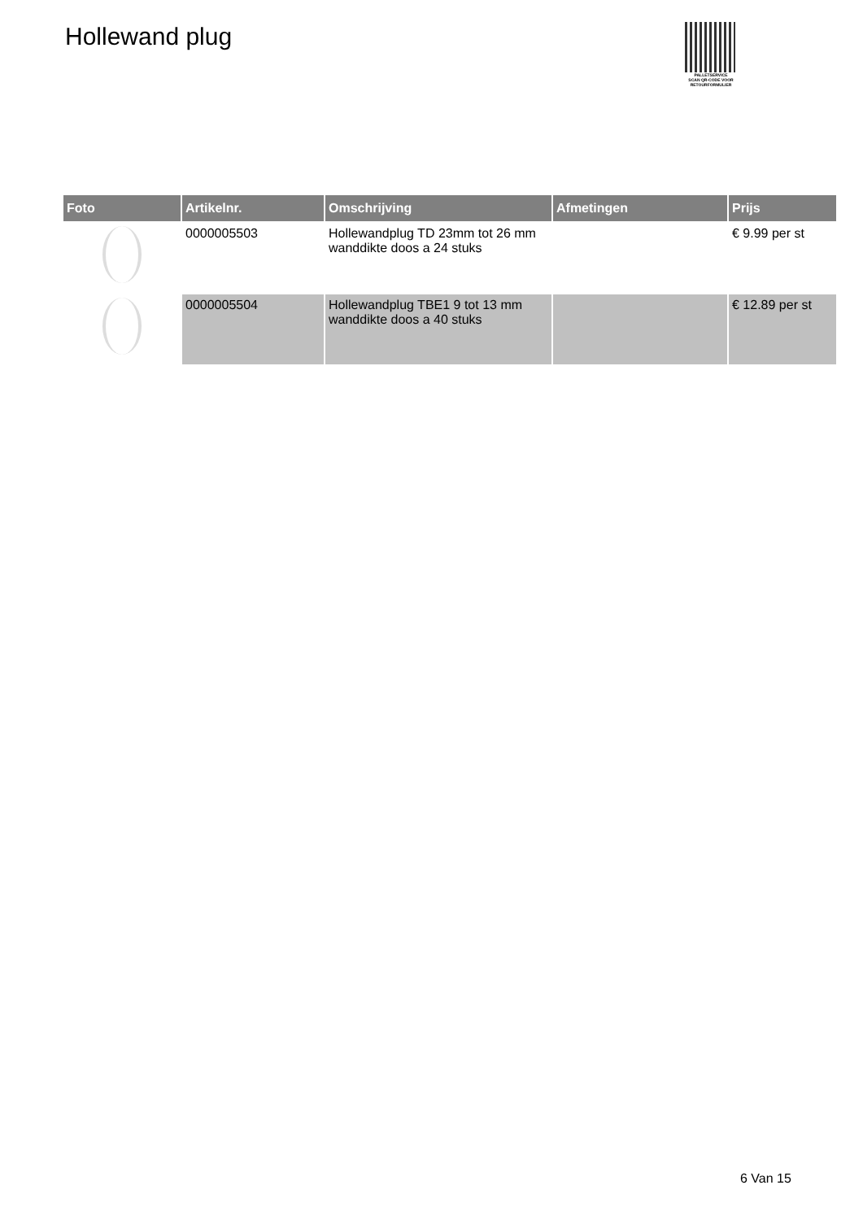Hollewand plug
PALLETSERVICE
SCAN QR-CODE VOOR RETOURFORMULIER
| Foto | Artikelnr. | Omschrijving | Afmetingen | Prijs |
| --- | --- | --- | --- | --- |
| | 0000005503 | Hollewandplug TD 23mm tot 26 mm wanddikte doos a 24 stuks | | € 9.99 per st |
| | 0000005504 | Hollewandplug TBE1 9 tot 13 mm wanddikte doos a 40 stuks | | € 12.89 per st |
6 Van 15